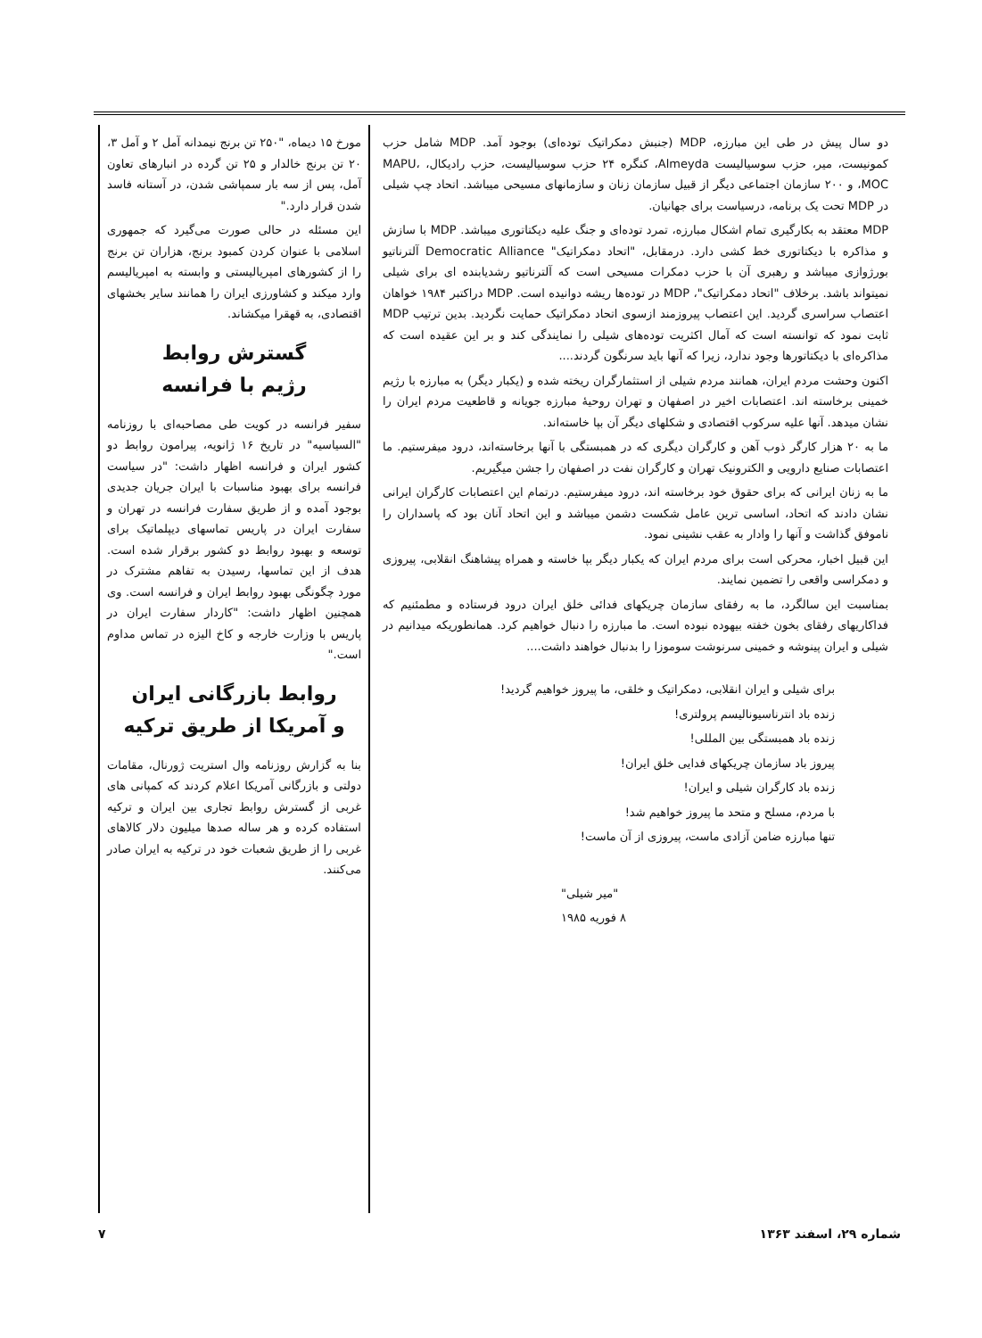مورخ ۱۵ دیماه، "۲۵۰ تن برنج نیمدانه آمل ۲ و آمل ۳، ۲۰ تن برنج خالدار و ۲۵ تن گرده در انبارهای تعاون آمل، پس از سه بار سمپاشی شدن، در آستانه فاسد شدن قرار دارد."
این مسئله در حالی صورت می‌گیرد که جمهوری اسلامی با عنوان کردن کمبود برنج، هزاران تن برنج را از کشورهای امپریالیستی و وابسته به امپریالیسم وارد میکند و کشاورزی ایران را همانند سایر بخشهای اقتصادی، به قهقرا میکشاند.
گسترش روابط
رژیم با فرانسه
سفیر فرانسه در کویت طی مصاحبه‌ای با روزنامه "السیاسیه" در تاریخ ۱۶ ژانویه، پیرامون روابط دو کشور ایران و فرانسه اظهار داشت: "در سیاست فرانسه برای بهبود مناسبات با ایران جریان جدیدی بوجود آمده و از طریق سفارت فرانسه در تهران و سفارت ایران در پاریس تماسهای دیپلماتیک برای توسعه و بهبود روابط دو کشور برقرار شده است. هدف از این تماسها، رسیدن به تفاهم مشترک در مورد چگونگی بهبود روابط ایران و فرانسه است. وی همچنین اظهار داشت: "کاردار سفارت ایران در پاریس با وزارت خارجه و کاخ الیزه در تماس مداوم است."
روابط بازرگانی ایران
و آمریکا از طریق ترکیه
بنا به گزارش روزنامه وال استریت ژورنال، مقامات دولتی و بازرگانی آمریکا اعلام کردند که کمپانی های غربی از گسترش روابط تجاری بین ایران و ترکیه استفاده کرده و هر ساله صدها میلیون دلار کالاهای غربی را از طریق شعبات خود در ترکیه به ایران صادر می‌کنند.
دو سال پیش در طی این مبارزه، MDP (جنبش دمکراتیک توده‌ای) بوجود آمد. MDP شامل حزب کمونیست، میر، حزب سوسیالیست Almeyda، کنگره ۲۴ حزب سوسیالیست، حزب رادیکال، MAPU، MOC، و ۲۰۰ سازمان اجتماعی دیگر از قبیل سازمان زنان و سازمانهای مسیحی میباشد. اتحاد چپ شیلی در MDP تحت یک برنامه، درسیاست برای جهانیان.
MDP معتقد به بکارگیری تمام اشکال مبارزه، تمرد توده‌ای و جنگ علیه دیکتاتوری میباشد. MDP با سازش و مذاکره با دیکتاتوری خط کشی دارد. درمقابل، "اتحاد دمکراتیک" Democratic Alliance آلترناتیو بورژوازی میباشد و رهبری آن با حزب دمکرات مسیحی است که آلترناتیو رشدیابنده ای برای شیلی نمیتواند باشد. برخلاف "اتحاد دمکراتیک"، MDP در توده‌ها ریشه دوانیده است. MDP دراکتبر ۱۹۸۴ خواهان اعتصاب سراسری گردید. این اعتصاب پیروزمند ازسوی اتحاد دمکراتیک حمایت نگردید. بدین ترتیب MDP ثابت نمود که توانسته است که آمال اکثریت توده‌های شیلی را نمایندگی کند و بر این عقیده است که مذاکره‌ای با دیکتاتورها وجود ندارد، زیرا که آنها باید سرنگون گردند....
اکنون وحشت مردم ایران، همانند مردم شیلی از استثمارگران ریخته شده و (یکبار دیگر) به مبارزه با رژیم خمینی برخاسته اند. اعتصابات اخیر در اصفهان و تهران روحیهٔ مبارزه جویانه و قاطعیت مردم ایران را نشان میدهد. آنها علیه سرکوب اقتصادی و شکلهای دیگر آن بپا خاسته‌اند.
ما به ۲۰ هزار کارگر ذوب آهن و کارگران دیگری که در همبستگی با آنها برخاسته‌اند، درود میفرستیم. ما اعتصابات صنایع دارویی و الکترونیک تهران و کارگران نفت در اصفهان را جشن میگیریم.
ما به زنان ایرانی که برای حقوق خود برخاسته اند، درود میفرستیم. درتمام این اعتصابات کارگران ایرانی نشان دادند که اتحاد، اساسی ترین عامل شکست دشمن میباشد و این اتحاد آنان بود که پاسداران را ناموفق گذاشت و آنها را وادار به عقب نشینی نمود.
این قبیل اخبار، محرکی است برای مردم ایران که یکبار دیگر بپا خاسته و همراه پیشاهنگ انقلابی، پیروزی و دمکراسی واقعی را تضمین نمایند.
بمناسبت این سالگرد، ما به رفقای سازمان چریکهای فدائی خلق ایران درود فرستاده و مطمئنیم که فداکاریهای رفقای بخون خفته بیهوده نبوده است. ما مبارزه را دنبال خواهیم کرد. همانطوریکه میدانیم در شیلی و ایران پینوشه و خمینی سرنوشت سوموزا را بدنبال خواهند داشت....
برای شیلی و ایران انقلابی، دمکراتیک و خلقی، ما پیروز خواهیم گردید!
زنده باد انترناسیونالیسم پرولتری!
زنده باد همبستگی بین المللی!
پیروز باد سازمان چریکهای فدایی خلق ایران!
زنده باد کارگران شیلی و ایران!
با مردم، مسلح و متحد ما پیروز خواهیم شد!
تنها مبارزه ضامن آزادی ماست، پیروزی از آن ماست!
"میر شیلی"
۸ فوریه ۱۹۸۵
شماره ۲۹، اسفند ۱۳۶۳ ۷